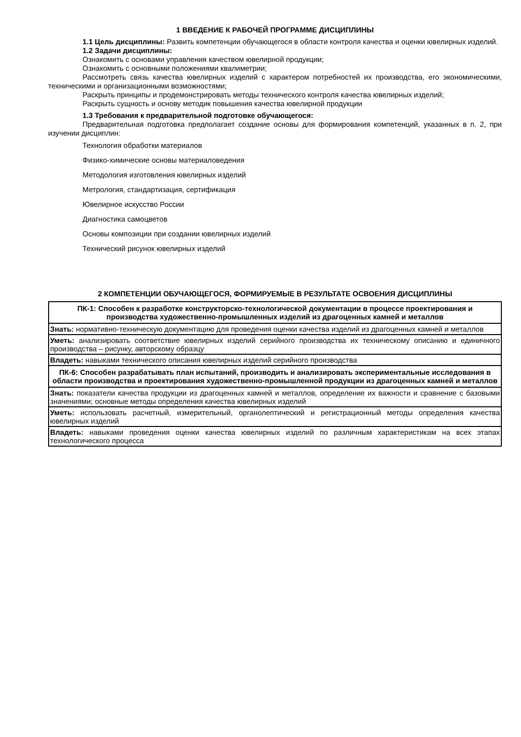1 ВВЕДЕНИЕ К РАБОЧЕЙ ПРОГРАММЕ ДИСЦИПЛИНЫ
1.1 Цель дисциплины: Развить компетенции обучающегося в области контроля качества и оценки ювелирных изделий.
1.2 Задачи дисциплины:
Ознакомить с основами управления качеством ювелирной продукции;
Ознакомить с основными положениями квалиметрии;
Рассмотреть связь качества ювелирных изделий с характером потребностей их производства, его экономическими, техническими и организационными возможностями;
Раскрыть принципы и продемонстрировать методы технического контроля качества ювелирных изделий;
Раскрыть сущность и основу методик повышения качества ювелирной продукции
1.3 Требования к предварительной подготовке обучающегося:
Предварительная подготовка предполагает создание основы для формирования компетенций, указанных в п. 2, при изучении дисциплин:
Технология обработки материалов
Физико-химические основы материаловедения
Методология изготовления ювелирных изделий
Метрология, стандартизация, сертификация
Ювелирное искусство России
Диагностика самоцветов
Основы композиции при создании ювелирных изделий
Технический рисунок ювелирных изделий
2 КОМПЕТЕНЦИИ ОБУЧАЮЩЕГОСЯ, ФОРМИРУЕМЫЕ В РЕЗУЛЬТАТЕ ОСВОЕНИЯ ДИСЦИПЛИНЫ
| ПК-1: Способен к разработке конструкторско-технологической документации в процессе проектирования и производства художественно-промышленных изделий из драгоценных камней и металлов |
| Знать: нормативно-техническую документацию для проведения оценки качества изделий из драгоценных камней и металлов |
| Уметь: анализировать соответствие ювелирных изделий серийного производства их техническому описанию и единичного производства – рисунку, авторскому образцу |
| Владеть: навыками технического описания ювелирных изделий серийного производства |
| ПК-6: Способен разрабатывать план испытаний, производить и анализировать экспериментальные исследования в области производства и проектирования художественно-промышленной продукции из драгоценных камней и металлов |
| Знать: показатели качества продукции из драгоценных камней и металлов, определение их важности и сравнение с базовыми значениями; основные методы определения качества ювелирных изделий |
| Уметь: использовать расчетный, измерительный, органолептический и регистрационный методы определения качества ювелирных изделий |
| Владеть: навыками проведения оценки качества ювелирных изделий по различным характеристикам на всех этапах технологического процесса |